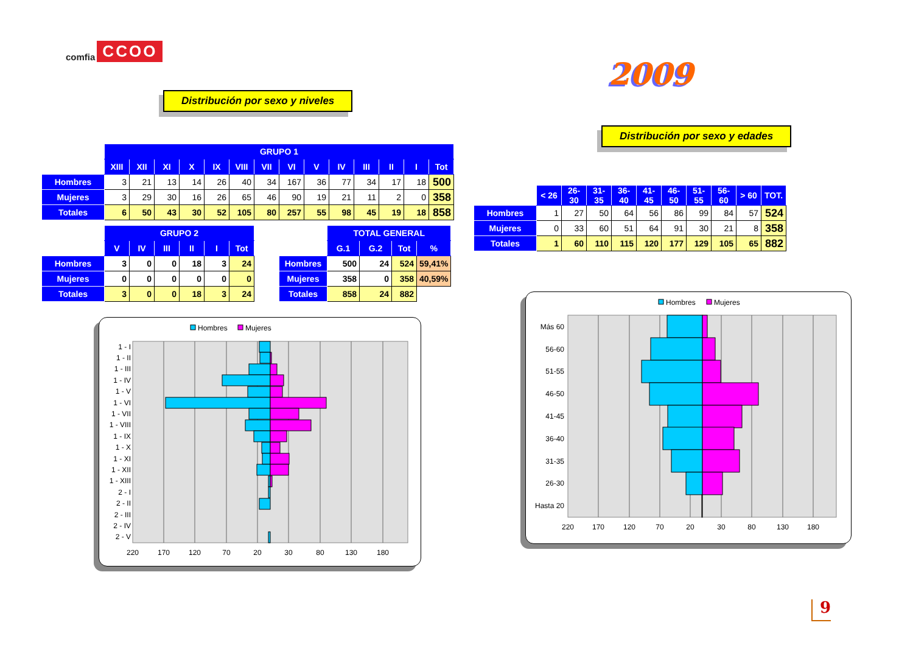comfia CCOO
Distribución por sexo y niveles
| | GRUPO 1 | | | | | | | | | | | | | |
| --- | --- | --- | --- | --- | --- | --- | --- | --- | --- | --- | --- | --- | --- | --- |
| | XIII | XII | XI | X | IX | VIII | VII | VI | V | IV | III | II | I | Tot |
| Hombres | 3 | 21 | 13 | 14 | 26 | 40 | 34 | 167 | 36 | 77 | 34 | 17 | 18 | 500 |
| Mujeres | 3 | 29 | 30 | 16 | 26 | 65 | 46 | 90 | 19 | 21 | 11 | 2 | 0 | 358 |
| Totales | 6 | 50 | 43 | 30 | 52 | 105 | 80 | 257 | 55 | 98 | 45 | 19 | 18 | 858 |
| | GRUPO 2 | | | | | |
| --- | --- | --- | --- | --- | --- | --- |
| | V | IV | III | II | I | Tot |
| Hombres | 3 | 0 | 0 | 18 | 3 | 24 |
| Mujeres | 0 | 0 | 0 | 0 | 0 | 0 |
| Totales | 3 | 0 | 0 | 18 | 3 | 24 |
| | TOTAL GENERAL | | | |
| --- | --- | --- | --- | --- |
| | G.1 | G.2 | Tot | % |
| Hombres | 500 | 24 | 524 | 59,41% |
| Mujeres | 358 | 0 | 358 | 40,59% |
| Totales | 858 | 24 | 882 | |
Hombres
Mujeres
1 - I
1 - II
1 - III
1 - IV
1 - V
1 - VI
1 - VII
1 - VIII
1 - IX
1 - X
1 - XI
1 - XII
1 - XIII
2 - I
2 - II
2 - III
2 - IV
2 - V
220
170
120
70
20
30
80
130
180
2009
Distribución por sexo y edades
| | < 26 | 26-30 | 31-35 | 36-40 | 41-45 | 46-50 | 51-55 | 56-60 | > 60 | TOT. |
| --- | --- | --- | --- | --- | --- | --- | --- | --- | --- | --- |
| Hombres | 1 | 27 | 50 | 64 | 56 | 86 | 99 | 84 | 57 | 524 |
| Mujeres | 0 | 33 | 60 | 51 | 64 | 91 | 30 | 21 | 8 | 358 |
| Totales | 1 | 60 | 110 | 115 | 120 | 177 | 129 | 105 | 65 | 882 |
Hombres
Mujeres
Más 60
56-60
51-55
46-50
41-45
36-40
31-35
26-30
Hasta 20
220
170
120
70
20
30
80
130
180
9